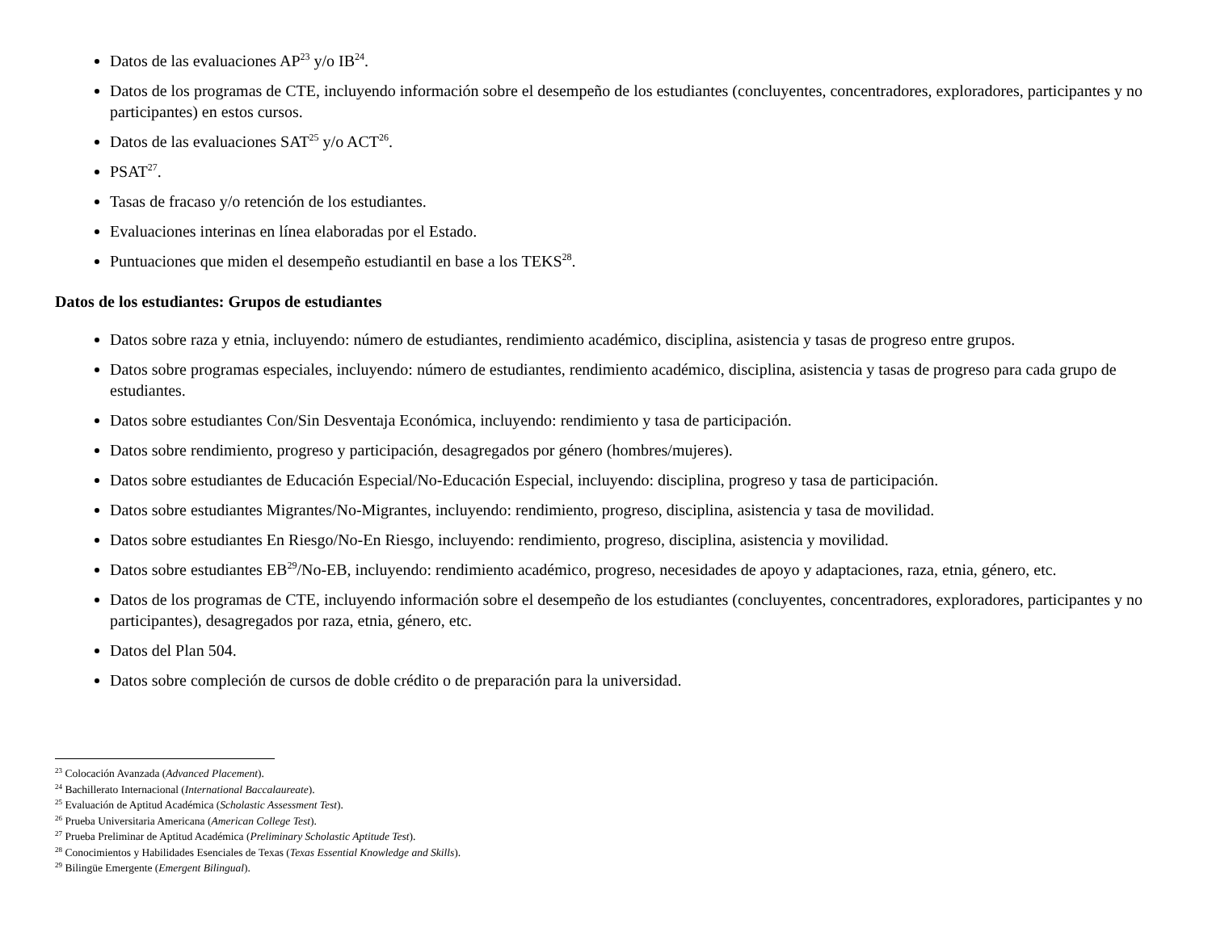Datos de las evaluaciones AP<sup>23</sup> y/o IB<sup>24</sup>.
Datos de los programas de CTE, incluyendo información sobre el desempeño de los estudiantes (concluyentes, concentradores, exploradores, participantes y no participantes) en estos cursos.
Datos de las evaluaciones SAT<sup>25</sup> y/o ACT<sup>26</sup>.
PSAT<sup>27</sup>.
Tasas de fracaso y/o retención de los estudiantes.
Evaluaciones interinas en línea elaboradas por el Estado.
Puntuaciones que miden el desempeño estudiantil en base a los TEKS<sup>28</sup>.
Datos de los estudiantes: Grupos de estudiantes
Datos sobre raza y etnia, incluyendo: número de estudiantes, rendimiento académico, disciplina, asistencia y tasas de progreso entre grupos.
Datos sobre programas especiales, incluyendo: número de estudiantes, rendimiento académico, disciplina, asistencia y tasas de progreso para cada grupo de estudiantes.
Datos sobre estudiantes Con/Sin Desventaja Económica, incluyendo: rendimiento y tasa de participación.
Datos sobre rendimiento, progreso y participación, desagregados por género (hombres/mujeres).
Datos sobre estudiantes de Educación Especial/No-Educación Especial, incluyendo: disciplina, progreso y tasa de participación.
Datos sobre estudiantes Migrantes/No-Migrantes, incluyendo: rendimiento, progreso, disciplina, asistencia y tasa de movilidad.
Datos sobre estudiantes En Riesgo/No-En Riesgo, incluyendo: rendimiento, progreso, disciplina, asistencia y movilidad.
Datos sobre estudiantes EB<sup>29</sup>/No-EB, incluyendo: rendimiento académico, progreso, necesidades de apoyo y adaptaciones, raza, etnia, género, etc.
Datos de los programas de CTE, incluyendo información sobre el desempeño de los estudiantes (concluyentes, concentradores, exploradores, participantes y no participantes), desagregados por raza, etnia, género, etc.
Datos del Plan 504.
Datos sobre compleción de cursos de doble crédito o de preparación para la universidad.
<sup>23</sup> Colocación Avanzada (Advanced Placement).
<sup>24</sup> Bachillerato Internacional (International Baccalaureate).
<sup>25</sup> Evaluación de Aptitud Académica (Scholastic Assessment Test).
<sup>26</sup> Prueba Universitaria Americana (American College Test).
<sup>27</sup> Prueba Preliminar de Aptitud Académica (Preliminary Scholastic Aptitude Test).
<sup>28</sup> Conocimientos y Habilidades Esenciales de Texas (Texas Essential Knowledge and Skills).
<sup>29</sup> Bilingüe Emergente (Emergent Bilingual).